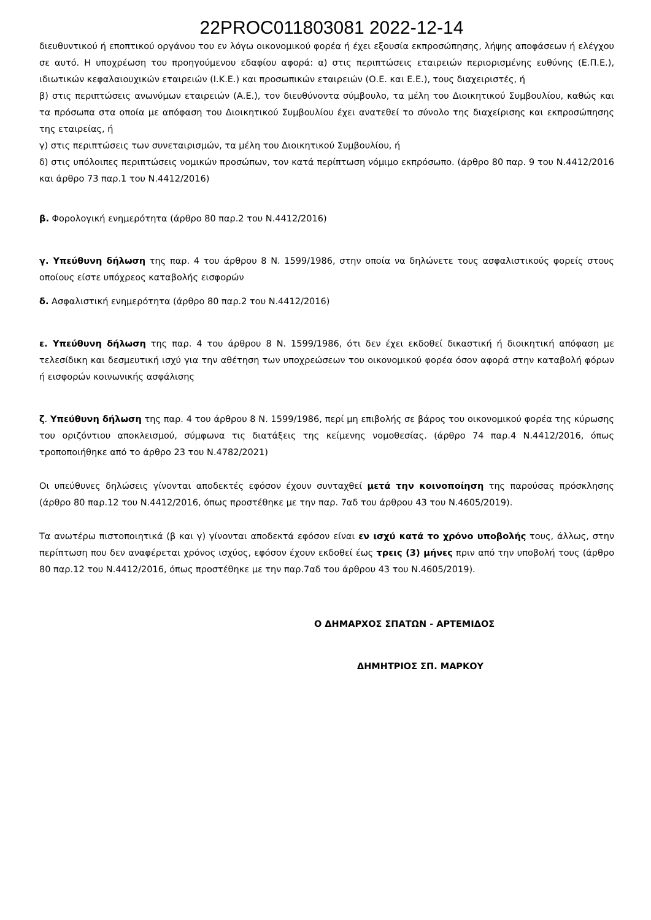22PROC011803081 2022-12-14
διευθυντικού ή εποπτικού οργάνου του εν λόγω οικονομικού φορέα ή έχει εξουσία εκπροσώπησης, λήψης αποφάσεων ή ελέγχου σε αυτό. Η υποχρέωση του προηγούμενου εδαφίου αφορά: α) στις περιπτώσεις εταιρειών περιορισμένης ευθύνης (Ε.Π.Ε.), ιδιωτικών κεφαλαιουχικών εταιρειών (Ι.Κ.Ε.) και προσωπικών εταιρειών (Ο.Ε. και Ε.Ε.), τους διαχειριστές, ή
β) στις περιπτώσεις ανωνύμων εταιρειών (Α.Ε.), τον διευθύνοντα σύμβουλο, τα μέλη του Διοικητικού Συμβουλίου, καθώς και τα πρόσωπα στα οποία με απόφαση του Διοικητικού Συμβουλίου έχει ανατεθεί το σύνολο της διαχείρισης και εκπροσώπησης της εταιρείας, ή
γ) στις περιπτώσεις των συνεταιρισμών, τα μέλη του Διοικητικού Συμβουλίου, ή
δ) στις υπόλοιπες περιπτώσεις νομικών προσώπων, τον κατά περίπτωση νόμιμο εκπρόσωπο. (άρθρο 80 παρ. 9 του Ν.4412/2016 και άρθρο 73 παρ.1 του Ν.4412/2016)
β. Φορολογική ενημερότητα (άρθρο 80 παρ.2 του Ν.4412/2016)
γ. Υπεύθυνη δήλωση της παρ. 4 του άρθρου 8 Ν. 1599/1986, στην οποία να δηλώνετε τους ασφαλιστικούς φορείς στους οποίους είστε υπόχρεος καταβολής εισφορών
δ. Ασφαλιστική ενημερότητα (άρθρο 80 παρ.2 του Ν.4412/2016)
ε. Υπεύθυνη δήλωση της παρ. 4 του άρθρου 8 Ν. 1599/1986, ότι δεν έχει εκδοθεί δικαστική ή διοικητική απόφαση με τελεσίδικη και δεσμευτική ισχύ για την αθέτηση των υποχρεώσεων του οικονομικού φορέα όσον αφορά στην καταβολή φόρων ή εισφορών κοινωνικής ασφάλισης
ζ. Υπεύθυνη δήλωση της παρ. 4 του άρθρου 8 Ν. 1599/1986, περί μη επιβολής σε βάρος του οικονομικού φορέα της κύρωσης του οριζόντιου αποκλεισμού, σύμφωνα τις διατάξεις της κείμενης νομοθεσίας. (άρθρο 74 παρ.4 Ν.4412/2016, όπως τροποποιήθηκε από το άρθρο 23 του Ν.4782/2021)
Οι υπεύθυνες δηλώσεις γίνονται αποδεκτές εφόσον έχουν συνταχθεί μετά την κοινοποίηση της παρούσας πρόσκλησης (άρθρο 80 παρ.12 του Ν.4412/2016, όπως προστέθηκε με την παρ. 7αδ του άρθρου 43 του Ν.4605/2019).
Τα ανωτέρω πιστοποιητικά (β και γ) γίνονται αποδεκτά εφόσον είναι εν ισχύ κατά το χρόνο υποβολής τους, άλλως, στην περίπτωση που δεν αναφέρεται χρόνος ισχύος, εφόσον έχουν εκδοθεί έως τρεις (3) μήνες πριν από την υποβολή τους (άρθρο 80 παρ.12 του Ν.4412/2016, όπως προστέθηκε με την παρ.7αδ του άρθρου 43 του Ν.4605/2019).
Ο ΔΗΜΑΡΧΟΣ ΣΠΑΤΩΝ - ΑΡΤΕΜΙΔΟΣ
ΔΗΜΗΤΡΙΟΣ ΣΠ. ΜΑΡΚΟΥ